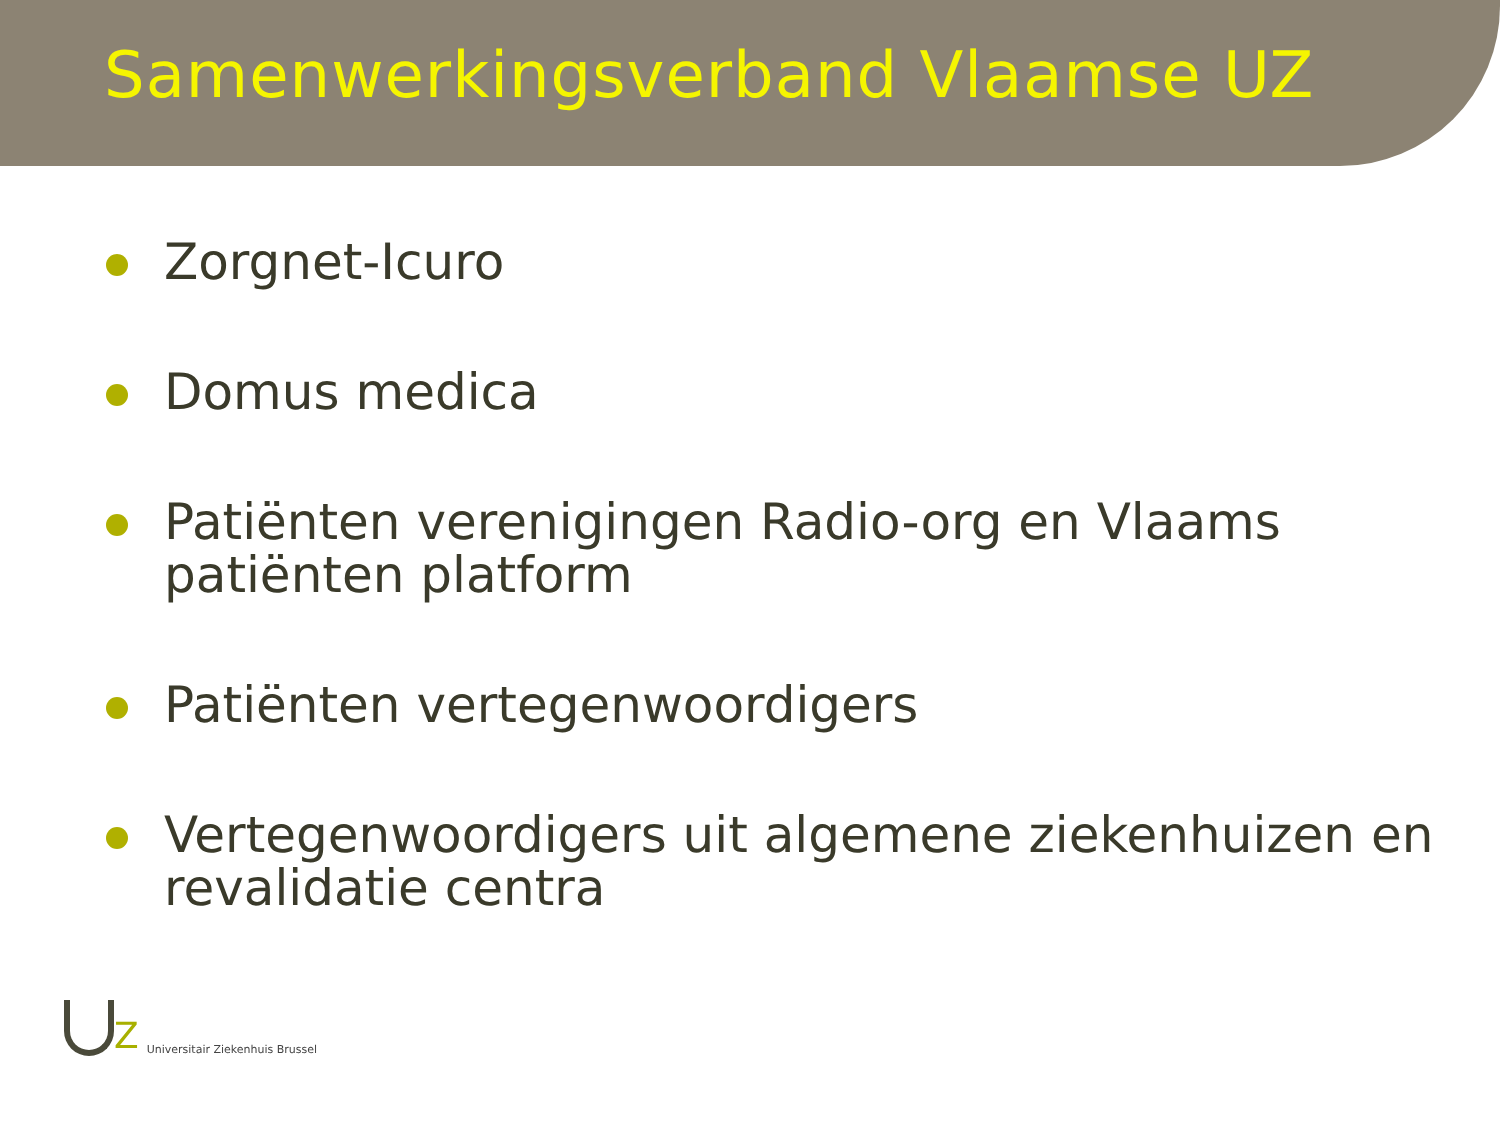Samenwerkingsverband Vlaamse UZ
Zorgnet-Icuro
Domus medica
Patiënten verenigingen Radio-org en Vlaams patiënten platform
Patiënten vertegenwoordigers
Vertegenwoordigers uit algemene ziekenhuizen en revalidatie centra
Z Universitair Ziekenhuis Brussel